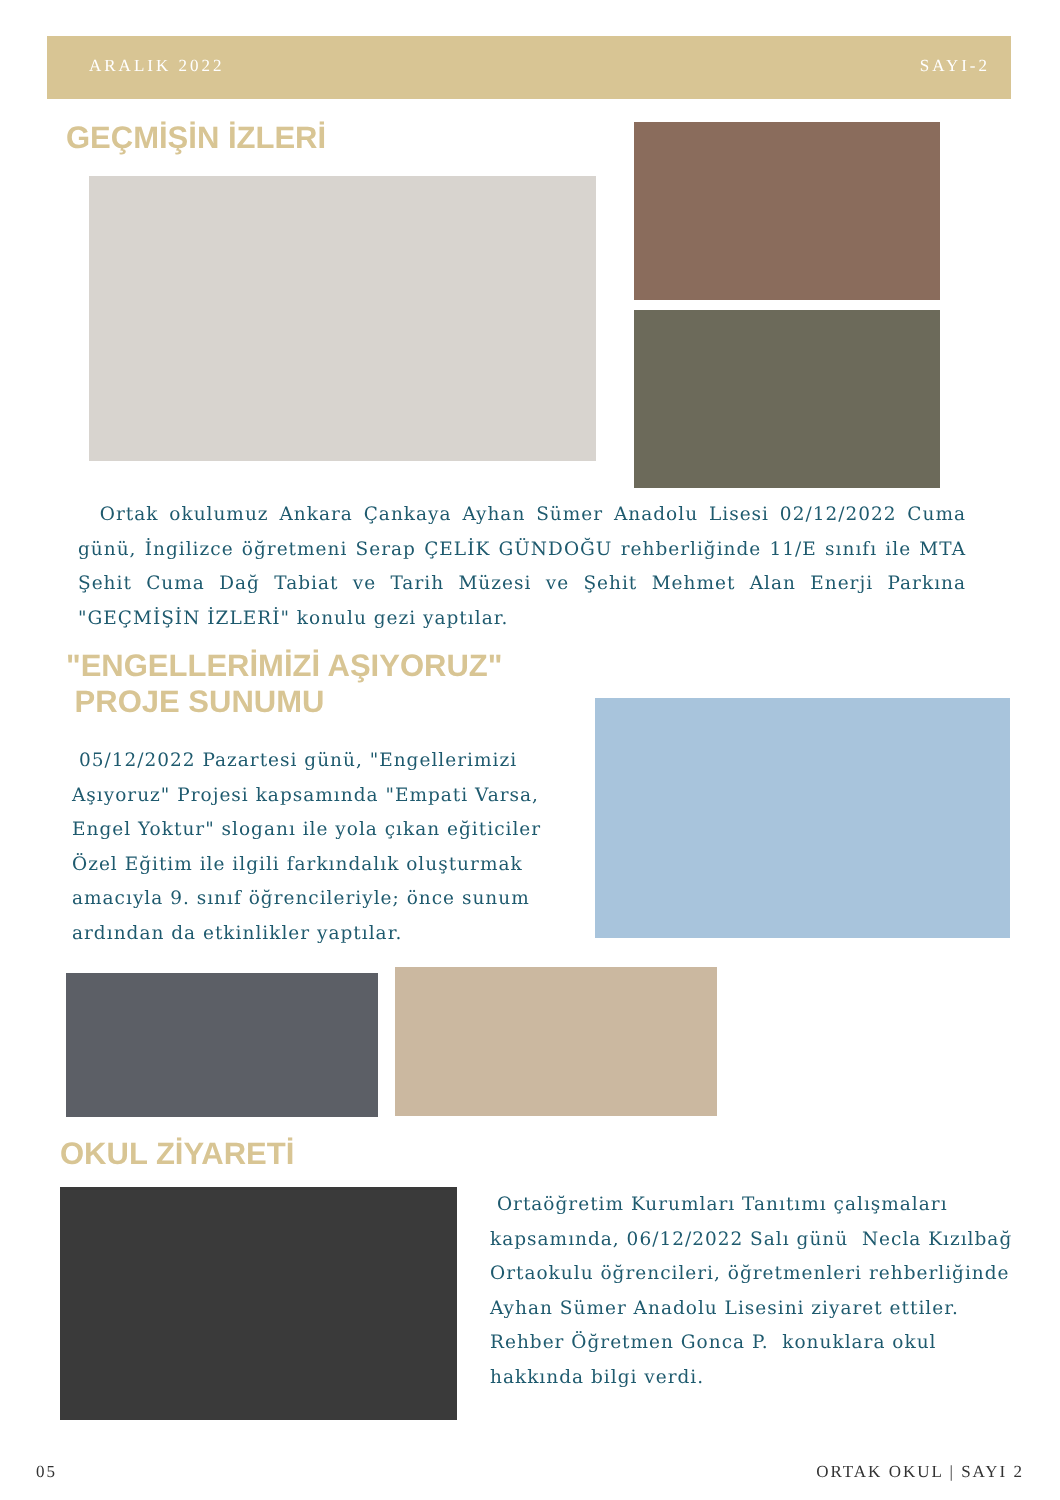ARALIK 2022 SAYI-2
GEÇMİŞİN İZLERİ
Ortak okulumuz Ankara Çankaya Ayhan Sümer Anadolu Lisesi 02/12/2022 Cuma günü, İngilizce öğretmeni Serap ÇELİK GÜNDOĞU rehberliğinde 11/E sınıfı ile MTA Şehit Cuma Dağ Tabiat ve Tarih Müzesi ve Şehit Mehmet Alan Enerji Parkına "GEÇMİŞİN İZLERİ" konulu gezi yaptılar.
"ENGELLERİMİZİ AŞIYORUZ"
PROJE SUNUMU
05/12/2022 Pazartesi günü, "Engellerimizi Aşıyoruz" Projesi kapsamında "Empati Varsa, Engel Yoktur" sloganı ile yola çıkan eğiticiler Özel Eğitim ile ilgili farkındalık oluşturmak amacıyla 9. sınıf öğrencileriyle; önce sunum ardından da etkinlikler yaptılar.
OKUL ZİYARETİ
Ortaöğretim Kurumları Tanıtımı çalışmaları kapsamında, 06/12/2022 Salı günü Necla Kızılbağ Ortaokulu öğrencileri, öğretmenleri rehberliğinde Ayhan Sümer Anadolu Lisesini ziyaret ettiler. Rehber Öğretmen Gonca P. konuklara okul hakkında bilgi verdi.
05 ORTAK OKUL | SAYI 2